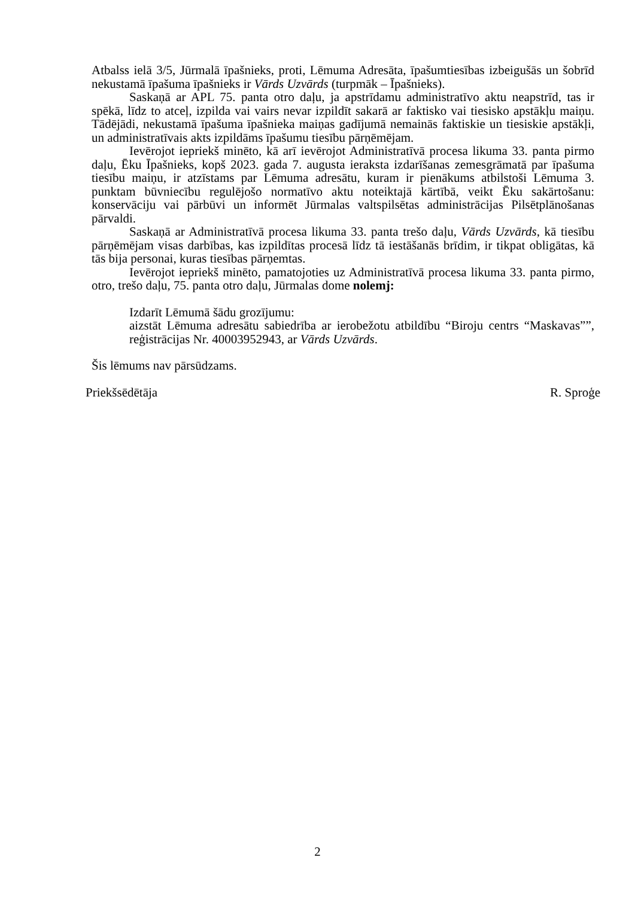Atbalss ielā 3/5, Jūrmalā īpašnieks, proti, Lēmuma Adresāta, īpašumtiesības izbeigušās un šobrīd nekustamā īpašuma īpašnieks ir Vārds Uzvārds (turpmāk – Īpašnieks).
Saskaņā ar APL 75. panta otro daļu, ja apstrīdamu administratīvo aktu neapstrīd, tas ir spēkā, līdz to atceļ, izpilda vai vairs nevar izpildīt sakarā ar faktisko vai tiesisko apstākļu maiņu. Tādējādi, nekustamā īpašuma īpašnieka maiņas gadījumā nemainās faktiskie un tiesiskie apstākļi, un administratīvais akts izpildāms īpašumu tiesību pārņēmējam.
Ievērojot iepriekš minēto, kā arī ievērojot Administratīvā procesa likuma 33. panta pirmo daļu, Ēku Īpašnieks, kopš 2023. gada 7. augusta ieraksta izdarīšanas zemesgrāmatā par īpašuma tiesību maiņu, ir atzīstams par Lēmuma adresātu, kuram ir pienākums atbilstoši Lēmuma 3. punktam būvniecību regulējošo normatīvo aktu noteiktajā kārtībā, veikt Ēku sakārtošanu: konservāciju vai pārbūvi un informēt Jūrmalas valtspilsētas administrācijas Pilsētplānošanas pārvaldi.
Saskaņā ar Administratīvā procesa likuma 33. panta trešo daļu, Vārds Uzvārds, kā tiesību pārņēmējam visas darbības, kas izpildītas procesā līdz tā iestāšanās brīdim, ir tikpat obligātas, kā tās bija personai, kuras tiesības pārņemtas.
Ievērojot iepriekš minēto, pamatojoties uz Administratīvā procesa likuma 33. panta pirmo, otro, trešo daļu, 75. panta otro daļu, Jūrmalas dome nolemj:
Izdarīt Lēmumā šādu grozījumu:
aizstāt Lēmuma adresātu sabiedrība ar ierobežotu atbildību “Biroju centrs “Maskavas””, reģistrācijas Nr. 40003952943, ar Vārds Uzvārds.
Šis lēmums nav pārsūdzams.
Priekšsēdētāja R. Sproģe
2